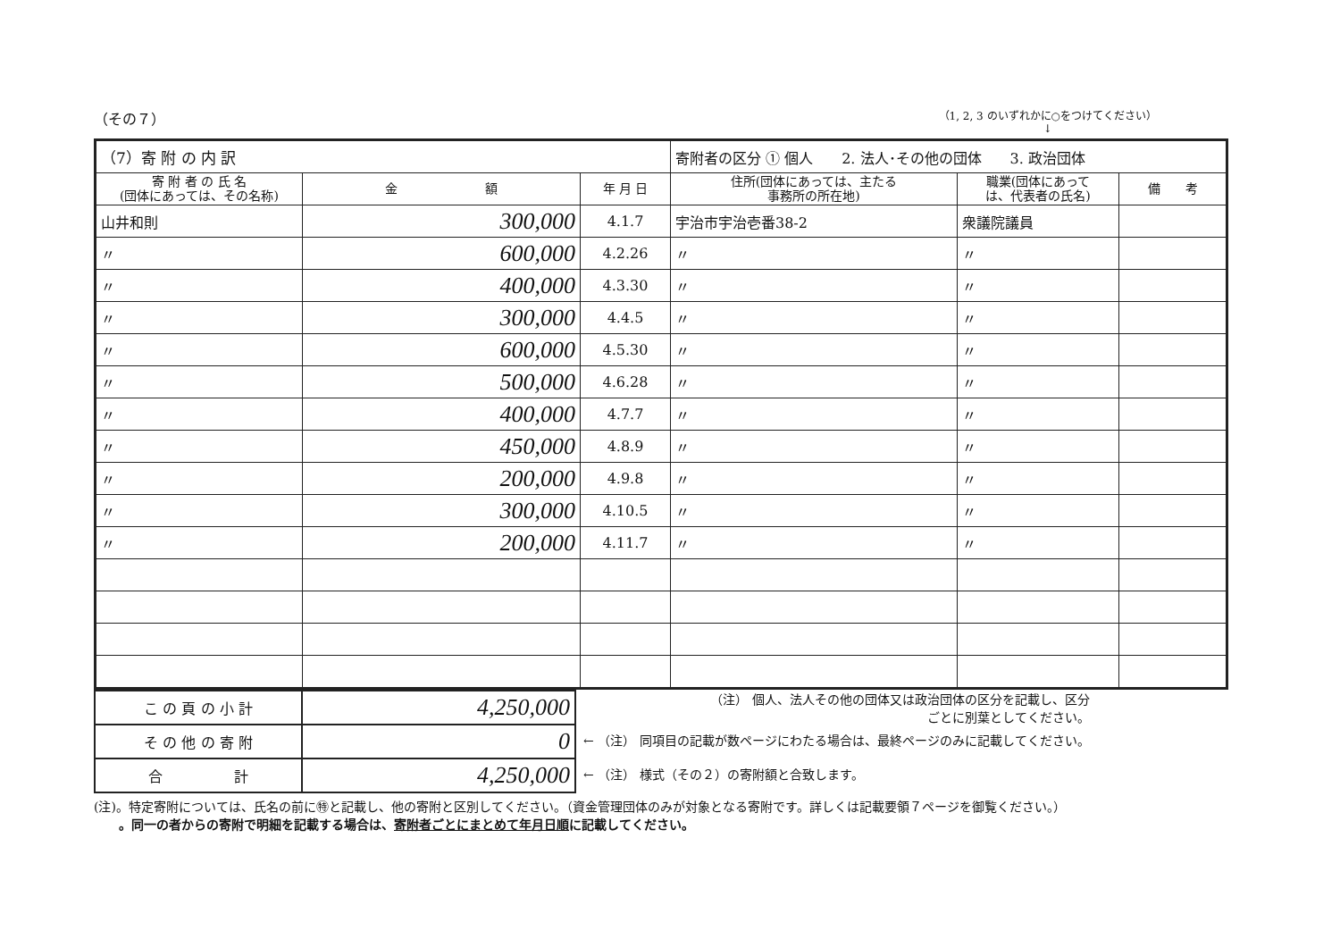（その７） （1, 2, 3 のいずれかに○をつけてください）
↓
| （7）寄 附 の 内 訳 | | | 寄附者の区分 ① 個人 2. 法人･その他の団体 3. 政治団体 | | |
| 寄 附 者 の 氏 名 (団体にあっては、その名称) | 金 額 | 年 月 日 | 住所(団体にあっては、主たる 事務所の所在地) | 職業(団体にあって は、代表者の氏名) | 備 考 |
| 山井和則 | 300,000 | 4.1.7 | 宇治市宇治壱番38-2 | 衆議院議員 | |
| 〃 | 600,000 | 4.2.26 | 〃 | 〃 | |
| 〃 | 400,000 | 4.3.30 | 〃 | 〃 | |
| 〃 | 300,000 | 4.4.5 | 〃 | 〃 | |
| 〃 | 600,000 | 4.5.30 | 〃 | 〃 | |
| 〃 | 500,000 | 4.6.28 | 〃 | 〃 | |
| 〃 | 400,000 | 4.7.7 | 〃 | 〃 | |
| 〃 | 450,000 | 4.8.9 | 〃 | 〃 | |
| 〃 | 200,000 | 4.9.8 | 〃 | 〃 | |
| 〃 | 300,000 | 4.10.5 | 〃 | 〃 | |
| 〃 | 200,000 | 4.11.7 | 〃 | 〃 | |
| こ の 頁 の 小 計 | 4,250,000 |
| そ の 他 の 寄 附 | 0 |
| 合 計 | 4,250,000 |
（注） 個人、法人その他の団体又は政治団体の区分を記載し、区分
ごとに別葉としてください。
← （注） 同項目の記載が数ページにわたる場合は、最終ページのみに記載してください。
← （注） 様式（その２）の寄附額と合致します。
(注)。特定寄附については、氏名の前に㊕と記載し、他の寄附と区別してください。（資金管理団体のみが対象となる寄附です。詳しくは記載要領７ページを御覧ください。）
　　。同一の者からの寄附で明細を記載する場合は、寄附者ごとにまとめて年月日順に記載してください。